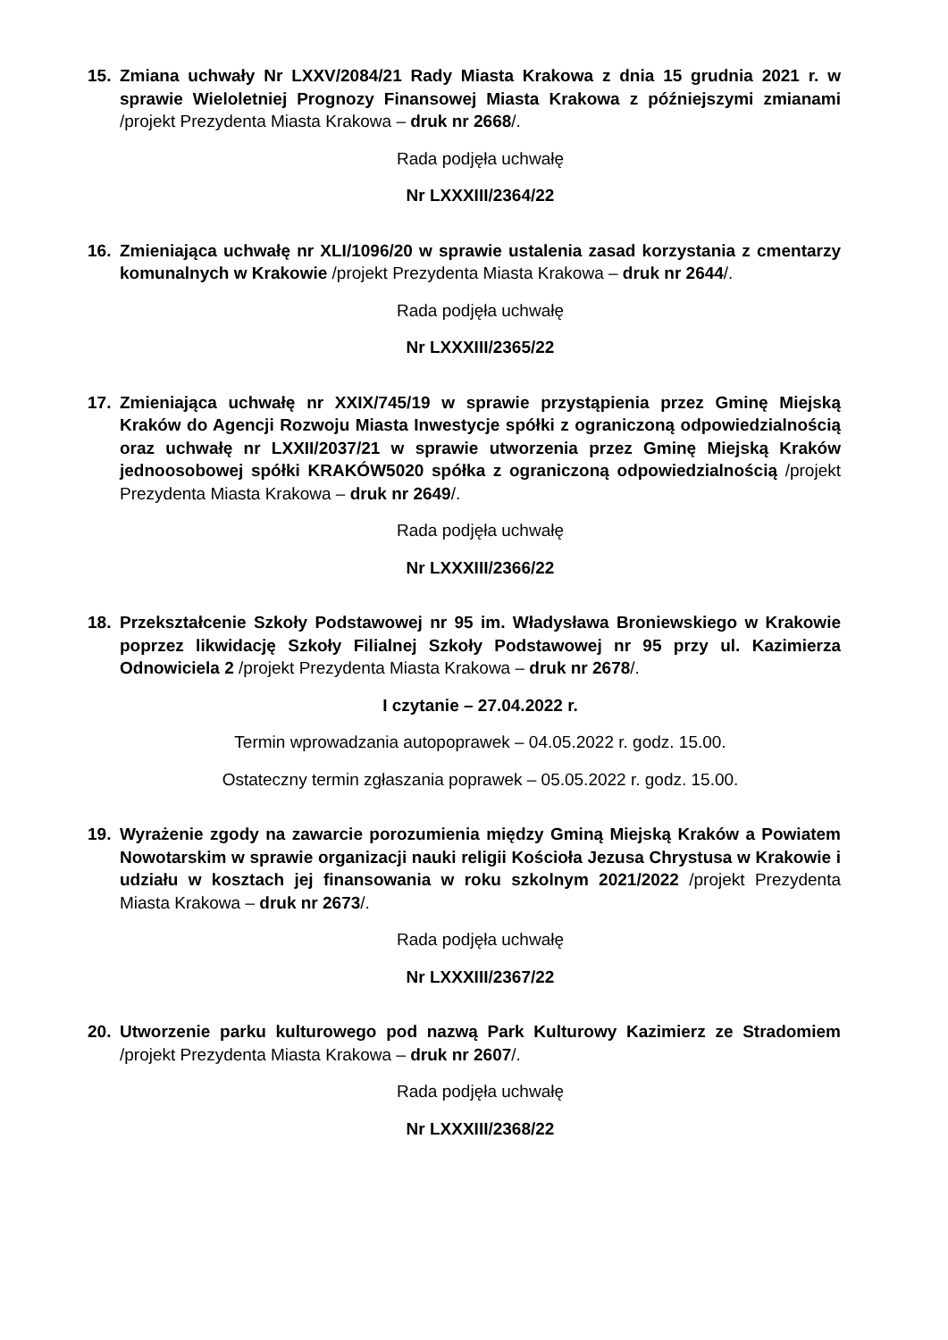15. Zmiana uchwały Nr LXXV/2084/21 Rady Miasta Krakowa z dnia 15 grudnia 2021 r. w sprawie Wieloletniej Prognozy Finansowej Miasta Krakowa z późniejszymi zmianami /projekt Prezydenta Miasta Krakowa – druk nr 2668/.
Rada podjęła uchwałę
Nr LXXXIII/2364/22
16. Zmieniająca uchwałę nr XLI/1096/20 w sprawie ustalenia zasad korzystania z cmentarzy komunalnych w Krakowie /projekt Prezydenta Miasta Krakowa – druk nr 2644/.
Rada podjęła uchwałę
Nr LXXXIII/2365/22
17. Zmieniająca uchwałę nr XXIX/745/19 w sprawie przystąpienia przez Gminę Miejską Kraków do Agencji Rozwoju Miasta Inwestycje spółki z ograniczoną odpowiedzialnością oraz uchwałę nr LXXII/2037/21 w sprawie utworzenia przez Gminę Miejską Kraków jednoosobowej spółki KRAKÓW5020 spółka z ograniczoną odpowiedzialnością /projekt Prezydenta Miasta Krakowa – druk nr 2649/.
Rada podjęła uchwałę
Nr LXXXIII/2366/22
18. Przekształcenie Szkoły Podstawowej nr 95 im. Władysława Broniewskiego w Krakowie poprzez likwidację Szkoły Filialnej Szkoły Podstawowej nr 95 przy ul. Kazimierza Odnowiciela 2 /projekt Prezydenta Miasta Krakowa – druk nr 2678/.
I czytanie – 27.04.2022 r.
Termin wprowadzania autopoprawek – 04.05.2022 r. godz. 15.00.
Ostateczny termin zgłaszania poprawek – 05.05.2022 r. godz. 15.00.
19. Wyrażenie zgody na zawarcie porozumienia między Gminą Miejską Kraków a Powiatem Nowotarskim w sprawie organizacji nauki religii Kościoła Jezusa Chrystusa w Krakowie i udziału w kosztach jej finansowania w roku szkolnym 2021/2022 /projekt Prezydenta Miasta Krakowa – druk nr 2673/.
Rada podjęła uchwałę
Nr LXXXIII/2367/22
20. Utworzenie parku kulturowego pod nazwą Park Kulturowy Kazimierz ze Stradomiem /projekt Prezydenta Miasta Krakowa – druk nr 2607/.
Rada podjęła uchwałę
Nr LXXXIII/2368/22